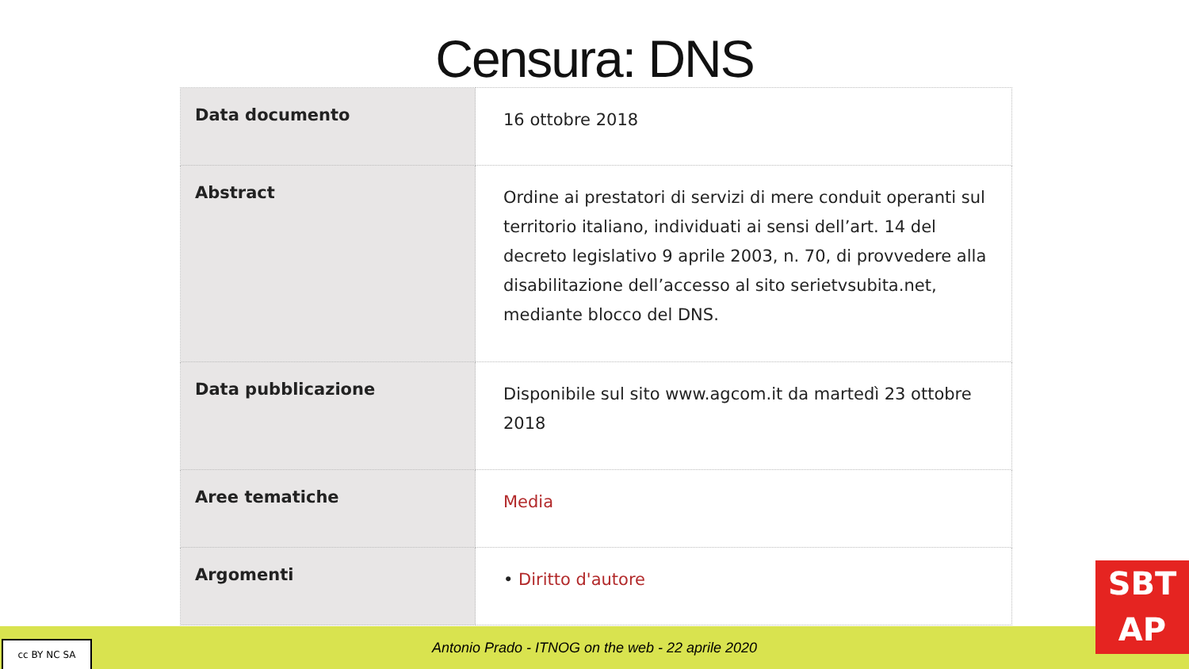Censura: DNS
| Data documento | 16 ottobre 2018 |
| Abstract | Ordine ai prestatori di servizi di mere conduit operanti sul territorio italiano, individuati ai sensi dell’art. 14 del decreto legislativo 9 aprile 2003, n. 70, di provvedere alla disabilitazione dell’accesso al sito serietvsubita.net, mediante blocco del DNS. |
| Data pubblicazione | Disponibile sul sito www.agcom.it da martedì 23 ottobre 2018 |
| Aree tematiche | Media |
| Argomenti | • Diritto d'autore |
Antonio Prado - ITNOG on the web - 22 aprile 2020
cc BY NC SA
SBT
AP